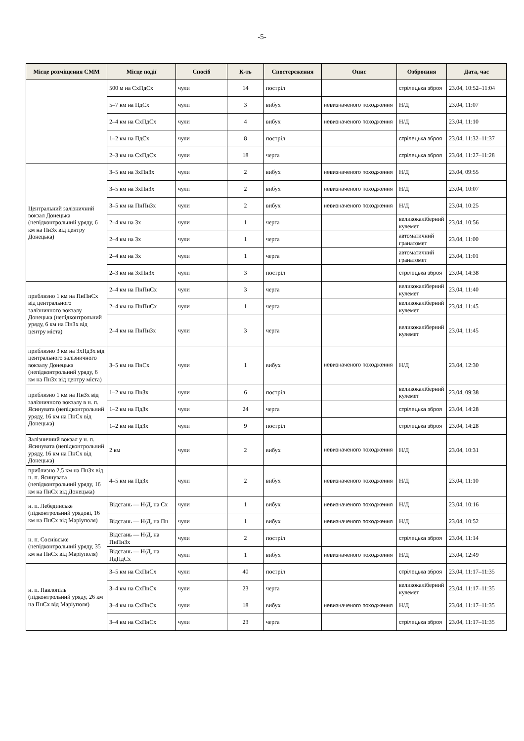-5-
| Місце розміщення СММ | Місце події | Спосіб | К-ть | Спостереження | Опис | Озброєння | Дата, час |
| --- | --- | --- | --- | --- | --- | --- | --- |
| | 500 м на СхПдСх | чули | 14 | постріл | | стрілецька зброя | 23.04, 10:52–11:04 |
| | 5–7 км на ПдСх | чули | 3 | вибух | невизначеного походження | Н/Д | 23.04, 11:07 |
| | 2–4 км на СхПдСх | чули | 4 | вибух | невизначеного походження | Н/Д | 23.04, 11:10 |
| | 1–2 км на ПдСх | чули | 8 | постріл | | стрілецька зброя | 23.04, 11:32–11:37 |
| | 2–3 км на СхПдСх | чули | 18 | черга | | стрілецька зброя | 23.04, 11:27–11:28 |
| Центральний залізничний вокзал Донецька (непідконтрольний уряду, 6 км на ПнЗх від центру Донецька) | 3–5 км на ЗхПнЗх | чули | 2 | вибух | невизначеного походження | Н/Д | 23.04, 09:55 |
| | 3–5 км на ЗхПнЗх | чули | 2 | вибух | невизначеного походження | Н/Д | 23.04, 10:07 |
| | 3–5 км на ПнПнЗх | чули | 2 | вибух | невизначеного походження | Н/Д | 23.04, 10:25 |
| | 2–4 км на Зх | чули | 1 | черга | | великокаліберний кулемет | 23.04, 10:56 |
| | 2–4 км на Зх | чули | 1 | черга | | автоматичний гранатомет | 23.04, 11:00 |
| | 2–4 км на Зх | чули | 1 | черга | | автоматичний гранатомет | 23.04, 11:01 |
| | 2–3 км на ЗхПнЗх | чули | 3 | постріл | | стрілецька зброя | 23.04, 14:38 |
| приблизно 1 км на ПнПнСх від центрального залізничного вокзалу Донецька (непідконтрольний уряду, 6 км на ПнЗх від центру міста) | 2–4 км на ПнПнСх | чули | 3 | черга | | великокаліберний кулемет | 23.04, 11:40 |
| | 2–4 км на ПнПнСх | чули | 1 | черга | | великокаліберний кулемет | 23.04, 11:45 |
| | 2–4 км на ПнПнЗх | чули | 3 | черга | | великокаліберний кулемет | 23.04, 11:45 |
| приблизно 3 км на ЗхПдЗх від центрального залізничного вокзалу Донецька (непідконтрольний уряду, 6 км на ПнЗх від центру міста) | 3–5 км на ПнСх | чули | 1 | вибух | невизначеного походження | Н/Д | 23.04, 12:30 |
| приблизно 1 км на ПнЗх від залізничного вокзалу в н. п. Ясинувата (непідконтрольний уряду, 16 км на ПнСх від Донецька) | 1–2 км на ПнЗх | чули | 6 | постріл | | великокаліберний кулемет | 23.04, 09:38 |
| | 1–2 км на ПдЗх | чули | 24 | черга | | стрілецька зброя | 23.04, 14:28 |
| | 1–2 км на ПдЗх | чули | 9 | постріл | | стрілецька зброя | 23.04, 14:28 |
| Залізничний вокзал у н. п. Ясинувата (непідконтрольний уряду, 16 км на ПнСх від Донецька) | 2 км | чули | 2 | вибух | невизначеного походження | Н/Д | 23.04, 10:31 |
| приблизно 2,5 км на ПнЗх від н. п. Ясинувата (непідконтрольний уряду, 16 км на ПнСх від Донецька) | 4–5 км на ПдЗх | чули | 2 | вибух | невизначеного походження | Н/Д | 23.04, 11:10 |
| н. п. Лебединське (підконтрольний урядові, 16 км на ПнСх від Маріуполя) | Відстань — Н/Д, на Сх | чули | 1 | вибух | невизначеного походження | Н/Д | 23.04, 10:16 |
| | Відстань — Н/Д, на Пн | чули | 1 | вибух | невизначеного походження | Н/Д | 23.04, 10:52 |
| н. п. Соснівське (непідконтрольний уряду, 35 км на ПнСх від Маріуполя) | Відстань — Н/Д, на ПнПнЗх | чули | 2 | постріл | | стрілецька зброя | 23.04, 11:14 |
| | Відстань — Н/Д, на ПдПдСх | чули | 1 | вибух | невизначеного походження | Н/Д | 23.04, 12:49 |
| н. п. Павлопіль (підконтрольний уряду, 26 км на ПнСх від Маріуполя) | 3–5 км на СхПнСх | чули | 40 | постріл | | стрілецька зброя | 23.04, 11:17–11:35 |
| | 3–4 км на СхПнСх | чули | 23 | черга | | великокаліберний кулемет | 23.04, 11:17–11:35 |
| | 3–4 км на СхПнСх | чули | 18 | вибух | невизначеного походження | Н/Д | 23.04, 11:17–11:35 |
| | 3–4 км на СхПнСх | чули | 23 | черга | | стрілецька зброя | 23.04, 11:17–11:35 |